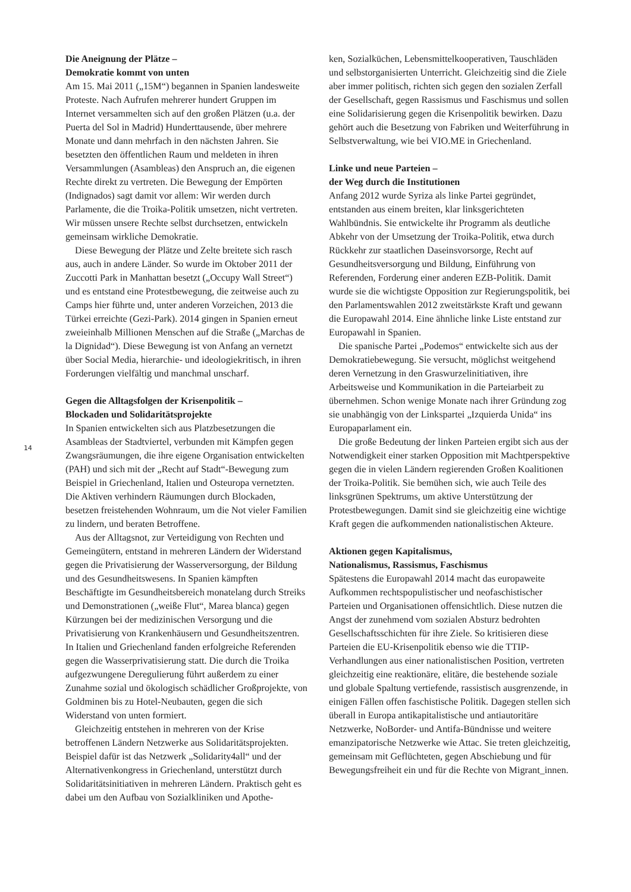Die Aneignung der Plätze –
Demokratie kommt von unten
Am 15. Mai 2011 („15M“) begannen in Spanien landesweite Proteste. Nach Aufrufen mehrerer hundert Gruppen im Internet versammelten sich auf den großen Plätzen (u.a. der Puerta del Sol in Madrid) Hunderttausende, über mehrere Monate und dann mehrfach in den nächsten Jahren. Sie besetzten den öffentlichen Raum und meldeten in ihren Versammlungen (Asambleas) den Anspruch an, die eigenen Rechte direkt zu vertreten. Die Bewegung der Empörten (Indignados) sagt damit vor allem: Wir werden durch Parlamente, die die Troika-Politik umsetzen, nicht vertreten. Wir müssen unsere Rechte selbst durchsetzen, entwickeln gemeinsam wirkliche Demokratie.
Diese Bewegung der Plätze und Zelte breitete sich rasch aus, auch in andere Länder. So wurde im Oktober 2011 der Zuccotti Park in Manhattan besetzt („Occupy Wall Street“) und es entstand eine Protestbewegung, die zeitweise auch zu Camps hier führte und, unter anderen Vorzeichen, 2013 die Türkei erreichte (Gezi-Park). 2014 gingen in Spanien erneut zweieinhalb Millionen Menschen auf die Straße („Marchas de la Dignidad“). Diese Bewegung ist von Anfang an vernetzt über Social Media, hierarchie- und ideologiekritisch, in ihren Forderungen vielfältig und manchmal unscharf.
Gegen die Alltagsfolgen der Krisenpolitik –
Blockaden und Solidaritätsprojekte
In Spanien entwickelten sich aus Platzbesetzungen die Asambleas der Stadtviertel, verbunden mit Kämpfen gegen Zwangsräumungen, die ihre eigene Organisation entwickelten (PAH) und sich mit der „Recht auf Stadt“-Bewegung zum Beispiel in Griechenland, Italien und Osteuropa vernetzten. Die Aktiven verhindern Räumungen durch Blockaden, besetzen freistehenden Wohnraum, um die Not vieler Familien zu lindern, und beraten Betroffene.
Aus der Alltagsnot, zur Verteidigung von Rechten und Gemeingütern, entstand in mehreren Ländern der Widerstand gegen die Privatisierung der Wasserversorgung, der Bildung und des Gesundheitswesens. In Spanien kämpften Beschäftigte im Gesundheitsbereich monatelang durch Streiks und Demonstrationen („weiße Flut“, Marea blanca) gegen Kürzungen bei der medizinischen Versorgung und die Privatisierung von Krankenhäusern und Gesundheitszentren. In Italien und Griechenland fanden erfolgreiche Referenden gegen die Wasserprivatisierung statt. Die durch die Troika aufgezwungene Deregulierung führt außerdem zu einer Zunahme sozial und ökologisch schädlicher Großprojekte, von Goldminen bis zu Hotel-Neubauten, gegen die sich Widerstand von unten formiert.
Gleichzeitig entstehen in mehreren von der Krise betroffenen Ländern Netzwerke aus Solidaritätsprojekten. Beispiel dafür ist das Netzwerk „Solidarity4all“ und der Alternativenkongress in Griechenland, unterstützt durch Solidaritätsinitiativen in mehreren Ländern. Praktisch geht es dabei um den Aufbau von Sozialkliniken und Apothe-
ken, Sozialküchen, Lebensmittelkooperativen, Tauschläden und selbstorganisierten Unterricht. Gleichzeitig sind die Ziele aber immer politisch, richten sich gegen den sozialen Zerfall der Gesellschaft, gegen Rassismus und Faschismus und sollen eine Solidarisierung gegen die Krisenpolitik bewirken. Dazu gehört auch die Besetzung von Fabriken und Weiterführung in Selbstverwaltung, wie bei VIO.ME in Griechenland.
Linke und neue Parteien –
der Weg durch die Institutionen
Anfang 2012 wurde Syriza als linke Partei gegründet, entstanden aus einem breiten, klar linksgerichteten Wahlbündnis. Sie entwickelte ihr Programm als deutliche Abkehr von der Umsetzung der Troika-Politik, etwa durch Rückkehr zur staatlichen Daseinsvorsorge, Recht auf Gesundheitsversorgung und Bildung, Einführung von Referenden, Forderung einer anderen EZB-Politik. Damit wurde sie die wichtigste Opposition zur Regierungspolitik, bei den Parlamentswahlen 2012 zweitstärkste Kraft und gewann die Europawahl 2014. Eine ähnliche linke Liste entstand zur Europawahl in Spanien.
Die spanische Partei „Podemos“ entwickelte sich aus der Demokratiebewegung. Sie versucht, möglichst weitgehend deren Vernetzung in den Graswurzelinitiativen, ihre Arbeitsweise und Kommunikation in die Parteiarbeit zu übernehmen. Schon wenige Monate nach ihrer Gründung zog sie unabhängig von der Linkspartei „Izquierda Unida“ ins Europaparlament ein.
Die große Bedeutung der linken Parteien ergibt sich aus der Notwendigkeit einer starken Opposition mit Machtperspektive gegen die in vielen Ländern regierenden Großen Koalitionen der Troika-Politik. Sie bemühen sich, wie auch Teile des linksgrünen Spektrums, um aktive Unterstützung der Protestbewegungen. Damit sind sie gleichzeitig eine wichtige Kraft gegen die aufkommenden nationalistischen Akteure.
Aktionen gegen Kapitalismus,
Nationalismus, Rassismus, Faschismus
Spätestens die Europawahl 2014 macht das europaweite Aufkommen rechtspopulistischer und neofaschistischer Parteien und Organisationen offensichtlich. Diese nutzen die Angst der zunehmend vom sozialen Absturz bedrohten Gesellschaftsschichten für ihre Ziele. So kritisieren diese Parteien die EU-Krisenpolitik ebenso wie die TTIP-Verhandlungen aus einer nationalistischen Position, vertreten gleichzeitig eine reaktionäre, elitäre, die bestehende soziale und globale Spaltung vertiefende, rassistisch ausgrenzende, in einigen Fällen offen faschistische Politik. Dagegen stellen sich überall in Europa antikapitalistische und antiautoritäre Netzwerke, NoBorder- und Antifa-Bündnisse und weitere emanzipatorische Netzwerke wie Attac. Sie treten gleichzeitig, gemeinsam mit Geflüchteten, gegen Abschiebung und für Bewegungsfreiheit ein und für die Rechte von Migrant_innen.
14